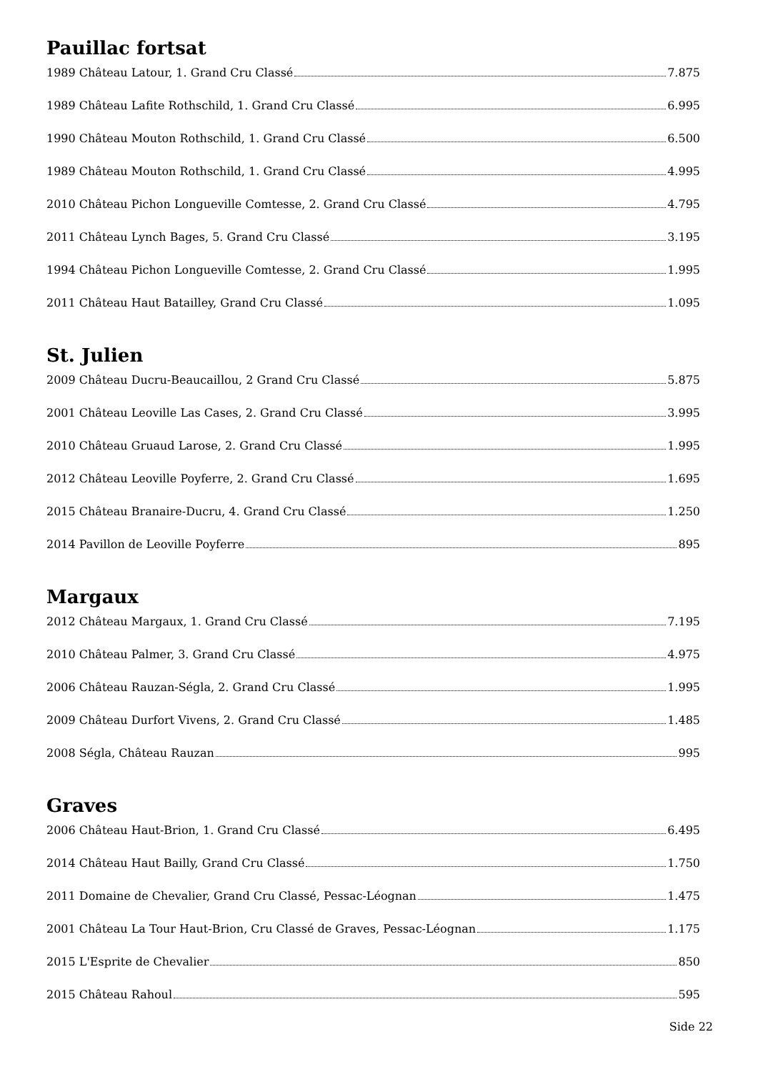Pauillac fortsat
1989 Château Latour, 1. Grand Cru Classé 7.875
1989 Château Lafite Rothschild, 1. Grand Cru Classé 6.995
1990 Château Mouton Rothschild, 1. Grand Cru Classé 6.500
1989 Château Mouton Rothschild, 1. Grand Cru Classé 4.995
2010 Château Pichon Longueville Comtesse, 2. Grand Cru Classé 4.795
2011 Château Lynch Bages, 5. Grand Cru Classé 3.195
1994 Château Pichon Longueville Comtesse, 2. Grand Cru Classé 1.995
2011 Château Haut Batailley, Grand Cru Classé 1.095
St. Julien
2009 Château Ducru-Beaucaillou, 2 Grand Cru Classé 5.875
2001 Château Leoville Las Cases, 2. Grand Cru Classé 3.995
2010 Château Gruaud Larose, 2. Grand Cru Classé 1.995
2012 Château Leoville Poyferre, 2. Grand Cru Classé 1.695
2015 Château Branaire-Ducru, 4. Grand Cru Classé 1.250
2014 Pavillon de Leoville Poyferre 895
Margaux
2012 Château Margaux, 1. Grand Cru Classé 7.195
2010 Château Palmer, 3. Grand Cru Classé 4.975
2006 Château Rauzan-Ségla, 2. Grand Cru Classé 1.995
2009 Château Durfort Vivens, 2. Grand Cru Classé 1.485
2008 Ségla, Château Rauzan 995
Graves
2006 Château Haut-Brion, 1. Grand Cru Classé 6.495
2014 Château Haut Bailly, Grand Cru Classé 1.750
2011 Domaine de Chevalier, Grand Cru Classé, Pessac-Léognan 1.475
2001 Château La Tour Haut-Brion, Cru Classé de Graves, Pessac-Léognan 1.175
2015 L'Esprite de Chevalier 850
2015 Château Rahoul 595
Side 22